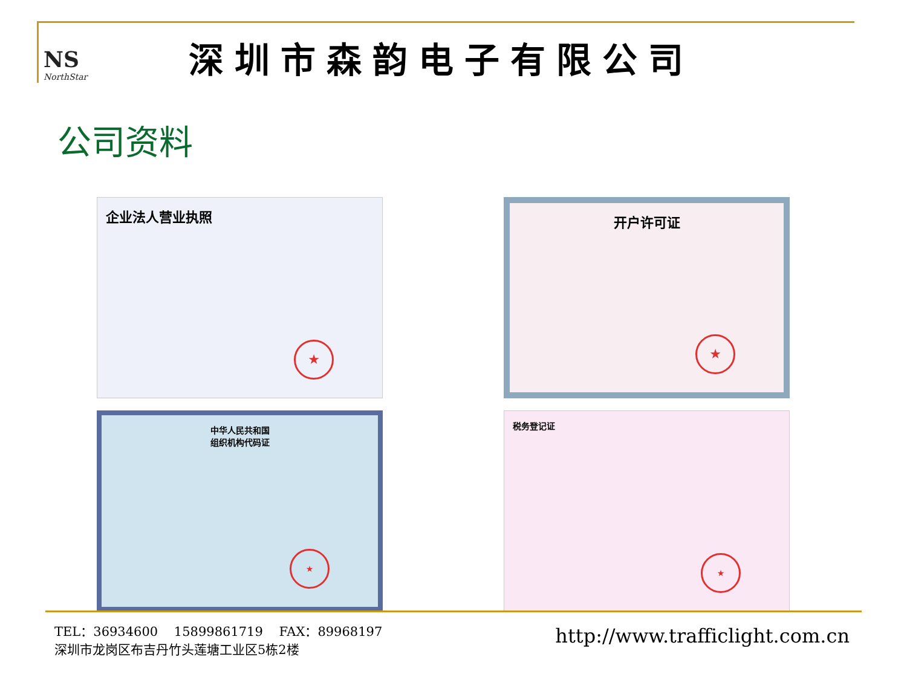NS
NorthStar
深圳市森韵电子有限公司
公司资料
企业法人营业执照
★
开户许可证
★
中华人民共和国
组织机构代码证
★
税务登记证
★
TEL：36934600 15899861719 FAX：89968197
深圳市龙岗区布吉丹竹头莲塘工业区5栋2楼
http://www.trafficlight.com.cn